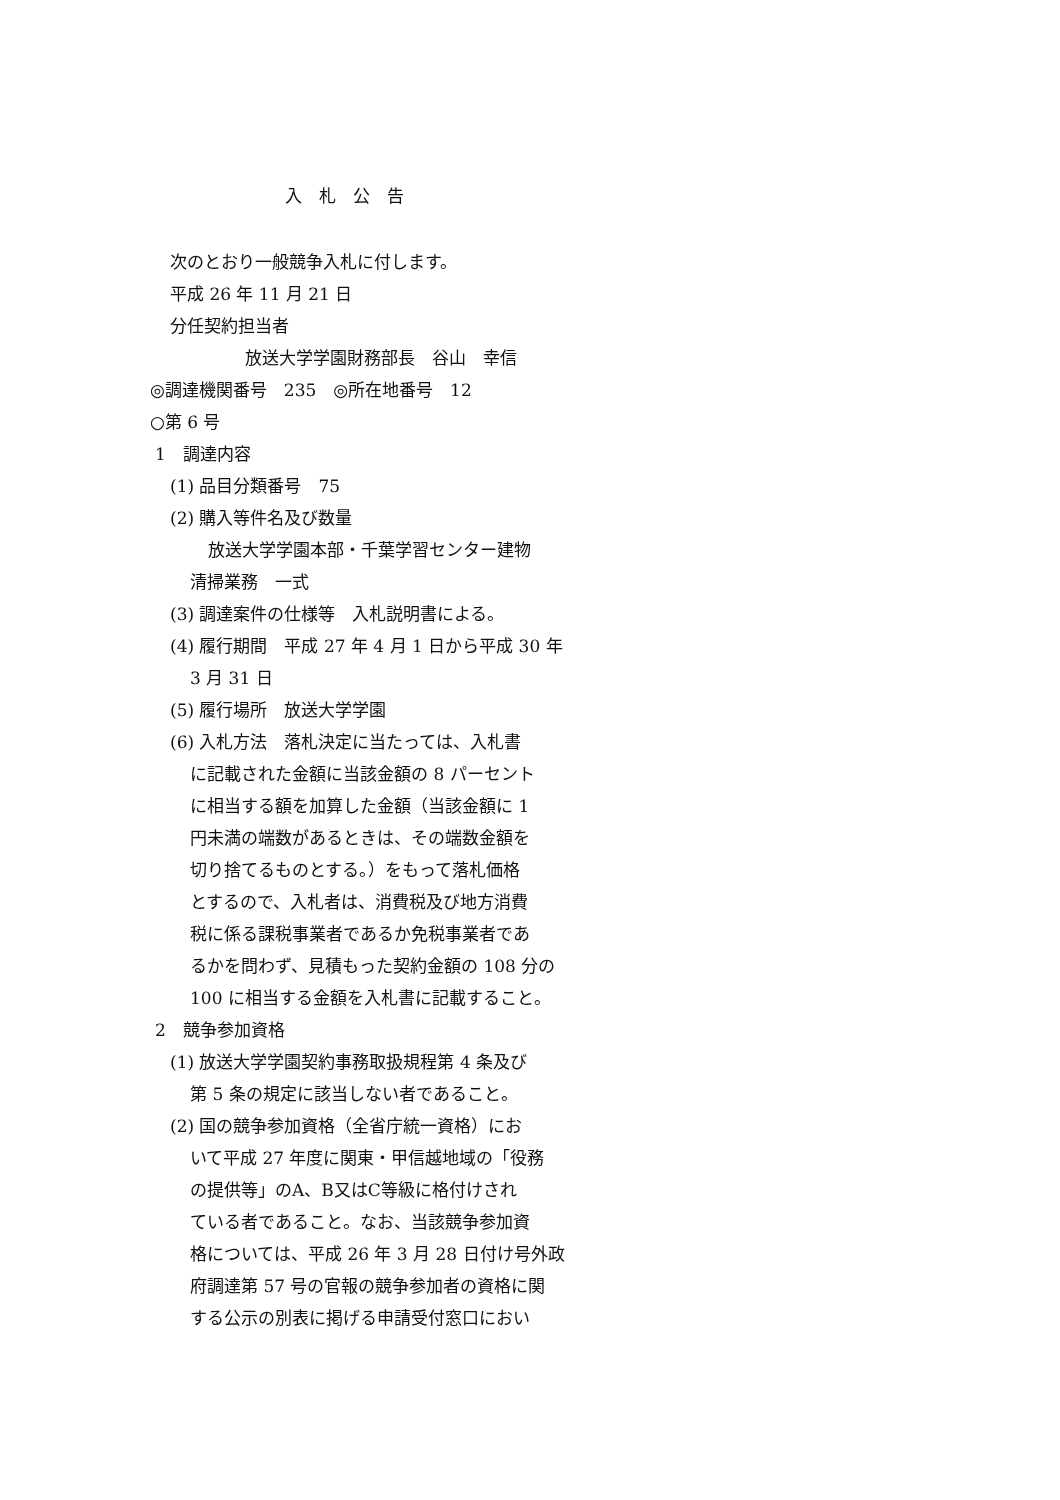入　札　公　告
次のとおり一般競争入札に付します。
平成 26 年 11 月 21 日
分任契約担当者
放送大学学園財務部長　谷山　幸信
◎調達機関番号　235　◎所在地番号　12
○第 6 号
1　調達内容
(1) 品目分類番号　75
(2) 購入等件名及び数量
放送大学学園本部・千葉学習センター建物
清掃業務　一式
(3) 調達案件の仕様等　入札説明書による。
(4) 履行期間　平成 27 年 4 月 1 日から平成 30 年
3 月 31 日
(5) 履行場所　放送大学学園
(6) 入札方法　落札決定に当たっては、入札書
に記載された金額に当該金額の 8 パーセント
に相当する額を加算した金額（当該金額に 1
円未満の端数があるときは、その端数金額を
切り捨てるものとする。）をもって落札価格
とするので、入札者は、消費税及び地方消費
税に係る課税事業者であるか免税事業者であ
るかを問わず、見積もった契約金額の 108 分の
100 に相当する金額を入札書に記載すること。
2　競争参加資格
(1) 放送大学学園契約事務取扱規程第 4 条及び
第 5 条の規定に該当しない者であること。
(2) 国の競争参加資格（全省庁統一資格）にお
いて平成 27 年度に関東・甲信越地域の「役務
の提供等」のA、B又はC等級に格付けされ
ている者であること。なお、当該競争参加資
格については、平成 26 年 3 月 28 日付け号外政
府調達第 57 号の官報の競争参加者の資格に関
する公示の別表に掲げる申請受付窓口におい